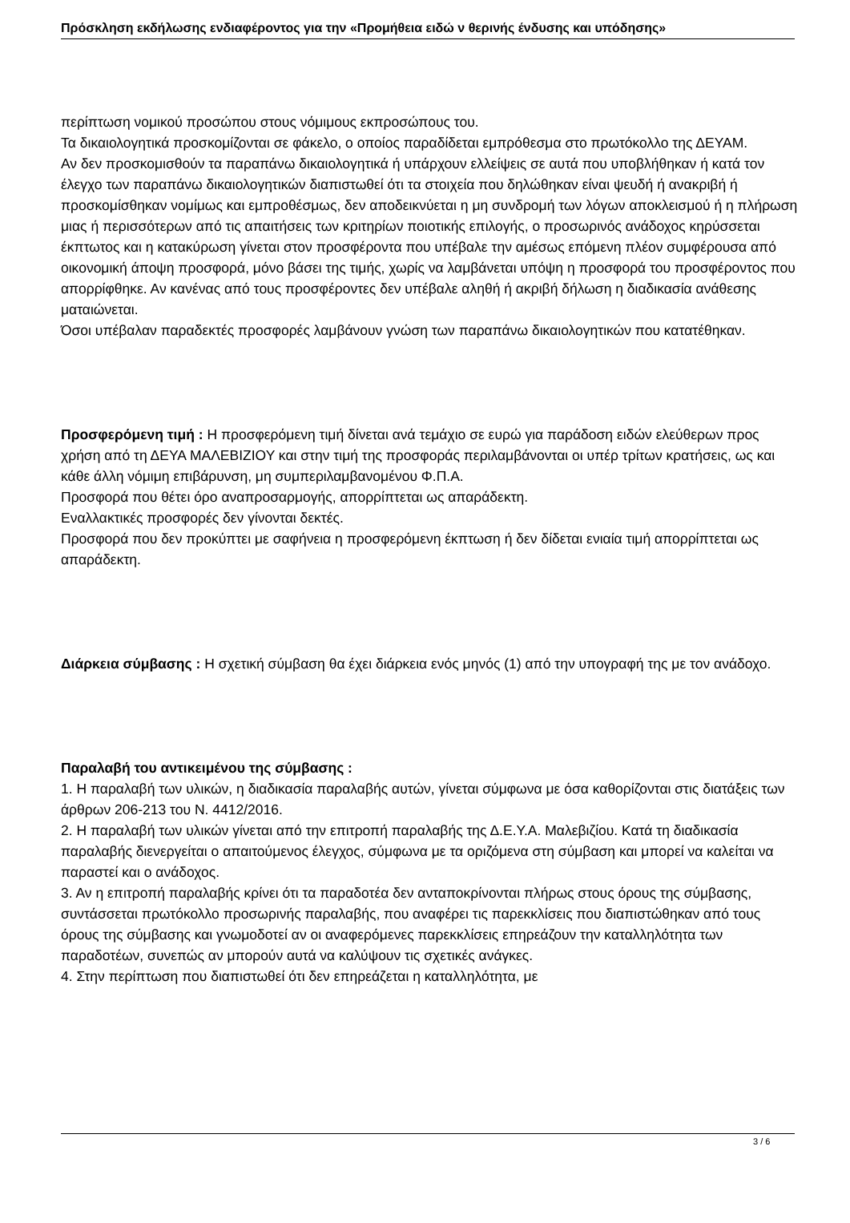Πρόσκληση εκδήλωσης ενδιαφέροντος για την «Προμήθεια ειδώ ν θερινής ένδυσης και υπόδησης»
περίπτωση νομικού προσώπου στους νόμιμους εκπροσώπους του.
Τα δικαιολογητικά προσκομίζονται σε φάκελο, ο οποίος παραδίδεται εμπρόθεσμα στο πρωτόκολλο της ΔΕΥΑΜ.
Αν δεν προσκομισθούν τα παραπάνω δικαιολογητικά ή υπάρχουν ελλείψεις σε αυτά που υποβλήθηκαν ή κατά τον έλεγχο των παραπάνω δικαιολογητικών διαπιστωθεί ότι τα στοιχεία που δηλώθηκαν είναι ψευδή ή ανακριβή ή προσκομίσθηκαν νομίμως και εμπροθέσμως, δεν αποδεικνύεται η μη συνδρομή των λόγων αποκλεισμού ή η πλήρωση μιας ή περισσότερων από τις απαιτήσεις των κριτηρίων ποιοτικής επιλογής, ο προσωρινός ανάδοχος κηρύσσεται έκπτωτος και η κατακύρωση γίνεται στον προσφέροντα που υπέβαλε την αμέσως επόμενη πλέον συμφέρουσα από οικονομική άποψη προσφορά, μόνο βάσει της τιμής, χωρίς να λαμβάνεται υπόψη η προσφορά του προσφέροντος που απορρίφθηκε. Αν κανένας από τους προσφέροντες δεν υπέβαλε αληθή ή ακριβή δήλωση η διαδικασία ανάθεσης ματαιώνεται.
Όσοι υπέβαλαν παραδεκτές προσφορές λαμβάνουν γνώση των παραπάνω δικαιολογητικών που κατατέθηκαν.
Προσφερόμενη τιμή : Η προσφερόμενη τιμή δίνεται ανά τεμάχιο σε ευρώ για παράδοση ειδών ελεύθερων προς χρήση από τη ΔΕΥΑ ΜΑΛΕΒΙΖΙΟΥ και στην τιμή της προσφοράς περιλαμβάνονται οι υπέρ τρίτων κρατήσεις, ως και κάθε άλλη νόμιμη επιβάρυνση, μη συμπεριλαμβανομένου Φ.Π.Α.
Προσφορά που θέτει όρο αναπροσαρμογής, απορρίπτεται ως απαράδεκτη.
Εναλλακτικές προσφορές δεν γίνονται δεκτές.
Προσφορά που δεν προκύπτει με σαφήνεια η προσφερόμενη έκπτωση ή δεν δίδεται ενιαία τιμή απορρίπτεται ως απαράδεκτη.
Διάρκεια σύμβασης : Η σχετική σύμβαση θα έχει διάρκεια ενός μηνός (1) από την υπογραφή της με τον ανάδοχο.
Παραλαβή του αντικειμένου της σύμβασης :
1. Η παραλαβή των υλικών, η διαδικασία παραλαβής αυτών, γίνεται σύμφωνα με όσα καθορίζονται στις διατάξεις των άρθρων 206-213 του Ν. 4412/2016.
2. Η παραλαβή των υλικών γίνεται από την επιτροπή παραλαβής της Δ.Ε.Υ.Α. Μαλεβιζίου. Κατά τη διαδικασία παραλαβής διενεργείται ο απαιτούμενος έλεγχος, σύμφωνα με τα οριζόμενα στη σύμβαση και μπορεί να καλείται να παραστεί και ο ανάδοχος.
3. Αν η επιτροπή παραλαβής κρίνει ότι τα παραδοτέα δεν ανταποκρίνονται πλήρως στους όρους της σύμβασης, συντάσσεται πρωτόκολλο προσωρινής παραλαβής, που αναφέρει τις παρεκκλίσεις που διαπιστώθηκαν από τους όρους της σύμβασης και γνωμοδοτεί αν οι αναφερόμενες παρεκκλίσεις επηρεάζουν την καταλληλότητα των παραδοτέων, συνεπώς αν μπορούν αυτά να καλύψουν τις σχετικές ανάγκες.
4. Στην περίπτωση που διαπιστωθεί ότι δεν επηρεάζεται η καταλληλότητα, με
3 / 6